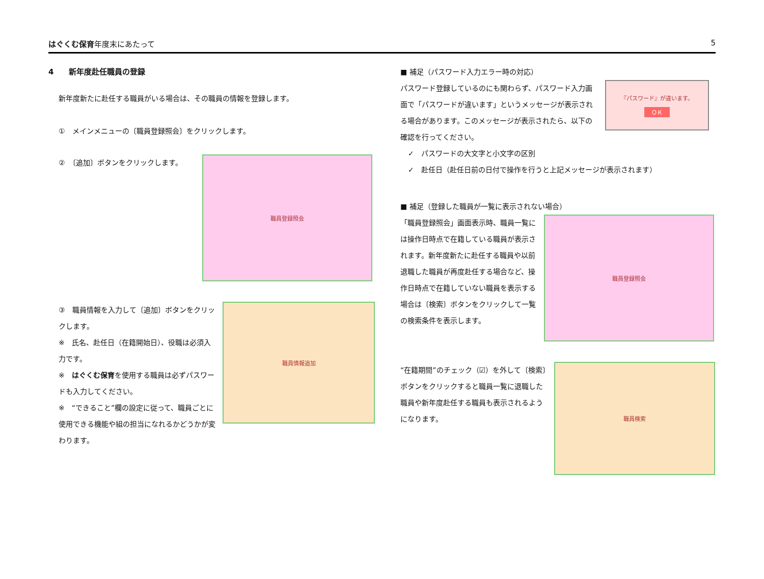はぐくむ保育年度末にあたって 5
4　　新年度赴任職員の登録
新年度新たに赴任する職員がいる場合は、その職員の情報を登録します。
①　メインメニューの〔職員登録照会〕をクリックします。
②　〔追加〕ボタンをクリックします。
職員登録照会
③　職員情報を入力して〔追加〕ボタンをクリックします。
※　氏名、赴任日（在籍開始日）、役職は必須入力です。
※　はぐくむ保育を使用する職員は必ずパスワードも入力してください。
※　“できること”欄の設定に従って、職員ごとに使用できる機能や組の担当になれるかどうかが変わります。
職員情報追加
■ 補足（パスワード入力エラー時の対応）
パスワード登録しているのにも関わらず、パスワード入力画面で「パスワードが違います」というメッセージが表示される場合があります。このメッセージが表示されたら、以下の確認を行ってください。
『パスワード』が違います。
ＯＫ
✓　パスワードの大文字と小文字の区別
✓　赴任日（赴任日前の日付で操作を行うと上記メッセージが表示されます）
■ 補足（登録した職員が一覧に表示されない場合）
「職員登録照会」画面表示時、職員一覧には操作日時点で在籍している職員が表示されます。新年度新たに赴任する職員や以前退職した職員が再度赴任する場合など、操作日時点で在籍していない職員を表示する場合は〔検索〕ボタンをクリックして一覧の検索条件を表示します。
職員登録照会
“在籍期間”のチェック（☑）を外して〔検索〕ボタンをクリックすると職員一覧に退職した職員や新年度赴任する職員も表示されるようになります。
職員検索